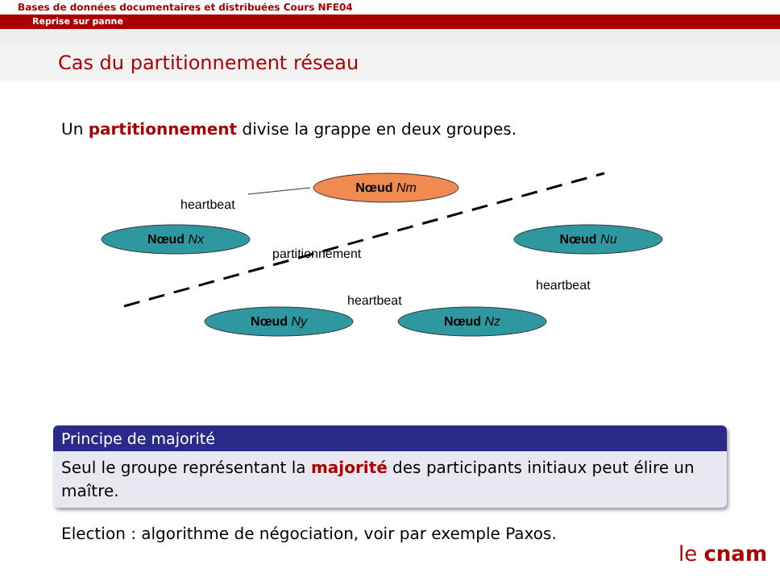Bases de données documentaires et distribuées Cours NFE04
Reprise sur panne
Cas du partitionnement réseau
Un partitionnement divise la grappe en deux groupes.
Nœud Nm
Nœud Nx
Nœud Nu
Nœud Ny
Nœud Nz
heartbeat
partitionnement
heartbeat
heartbeat
Principe de majorité
Seul le groupe représentant la majorité des participants initiaux peut élire un maître.
Election : algorithme de négociation, voir par exemple Paxos.
le cnam